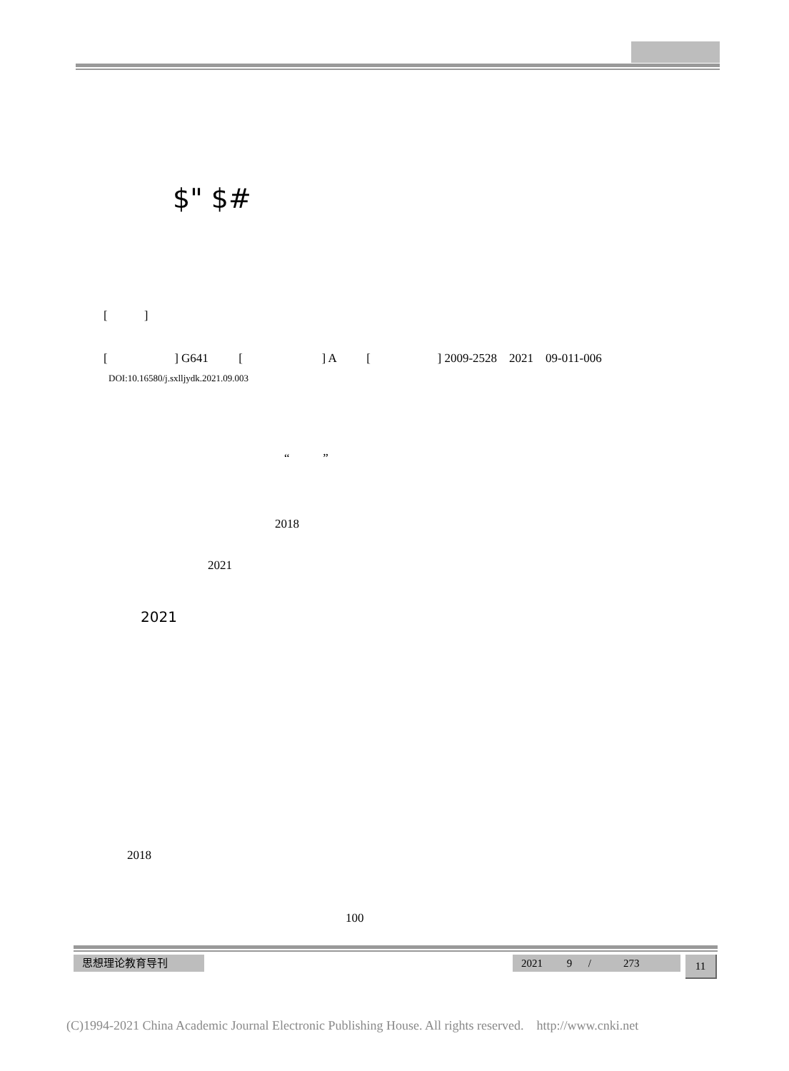$" $#
[ ]
[ ] G641 [ ] A [ ] 2009-2528 2021 09-011-006
DOI:10.16580/j.sxlljydk.2021.09.003
“ ”
2018
2021
2021
2018
100
思想理论教育导刊
2021 9 / 273
11
(C)1994-2021 China Academic Journal Electronic Publishing House. All rights reserved. http://www.cnki.net